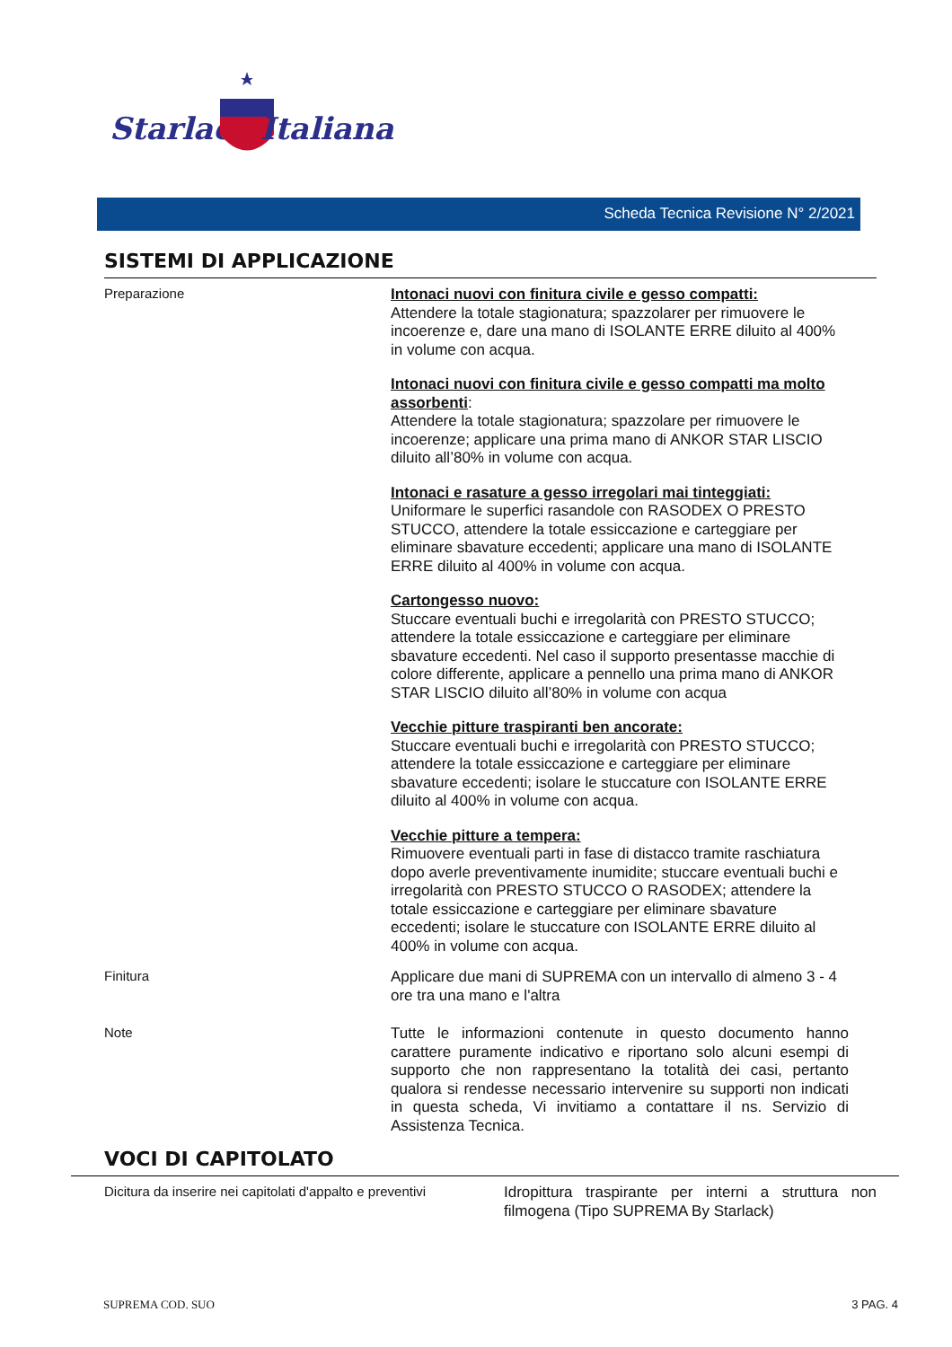Starlack
Italiana
Scheda Tecnica Revisione N° 2/2021
SISTEMI DI APPLICAZIONE
Preparazione
Intonaci nuovi con finitura civile e gesso compatti:
Attendere la totale stagionatura; spazzolarer per rimuovere le incoerenze e, dare una mano di ISOLANTE ERRE diluito al 400% in volume con acqua.
Intonaci nuovi con finitura civile e gesso compatti ma molto assorbenti:
Attendere la totale stagionatura; spazzolare per rimuovere le incoerenze; applicare una prima mano di ANKOR STAR LISCIO diluito all’80% in volume con acqua.
Intonaci e rasature a gesso irregolari mai tinteggiati:
Uniformare le superfici rasandole con RASODEX O PRESTO STUCCO, attendere la totale essiccazione e carteggiare per eliminare sbavature eccedenti; applicare una mano di ISOLANTE ERRE diluito al 400% in volume con acqua.
Cartongesso nuovo:
Stuccare eventuali buchi e irregolarità con PRESTO STUCCO; attendere la totale essiccazione e carteggiare per eliminare sbavature eccedenti. Nel caso il supporto presentasse macchie di colore differente, applicare a pennello una prima mano di ANKOR STAR LISCIO diluito all’80% in volume con acqua
Vecchie pitture traspiranti ben ancorate:
Stuccare eventuali buchi e irregolarità con PRESTO STUCCO; attendere la totale essiccazione e carteggiare per eliminare sbavature eccedenti; isolare le stuccature con ISOLANTE ERRE diluito al 400% in volume con acqua.
Vecchie pitture a tempera:
Rimuovere eventuali parti in fase di distacco tramite raschiatura dopo averle preventivamente inumidite; stuccare eventuali buchi e irregolarità con PRESTO STUCCO O RASODEX; attendere la totale essiccazione e carteggiare per eliminare sbavature eccedenti; isolare le stuccature con ISOLANTE ERRE diluito al 400% in volume con acqua.
Finitura
Applicare due mani di SUPREMA con un intervallo di almeno 3 - 4 ore tra una mano e l'altra
Note
Tutte le informazioni contenute in questo documento hanno carattere puramente indicativo e riportano solo alcuni esempi di supporto che non rappresentano la totalità dei casi, pertanto qualora si rendesse necessario intervenire su supporti non indicati in questa scheda, Vi invitiamo a contattare il ns. Servizio di Assistenza Tecnica.
VOCI DI CAPITOLATO
Dicitura da inserire nei capitolati d'appalto e preventivi
Idropittura traspirante per interni a struttura non filmogena (Tipo SUPREMA By Starlack)
SUPREMA COD. SUO 3 PAG. 4